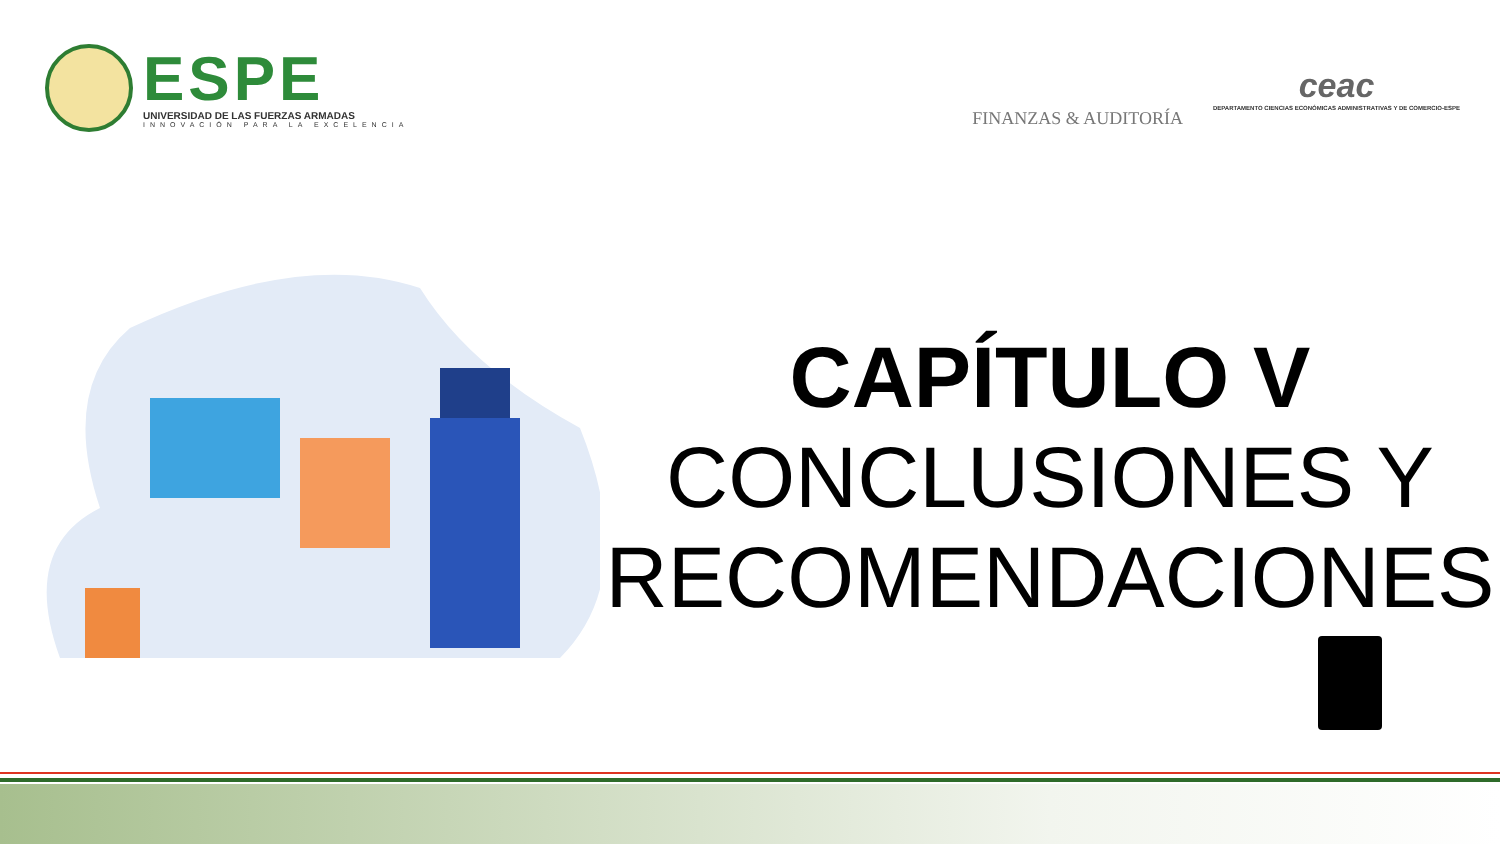ESPE
UNIVERSIDAD DE LAS FUERZAS ARMADAS
INNOVACIÓN PARA LA EXCELENCIA
FINANZAS & AUDITORÍA
ceac
DEPARTAMENTO CIENCIAS ECONÓMICAS ADMINISTRATIVAS Y DE COMERCIO-ESPE
CAPÍTULO V
CONCLUSIONES Y RECOMENDACIONES